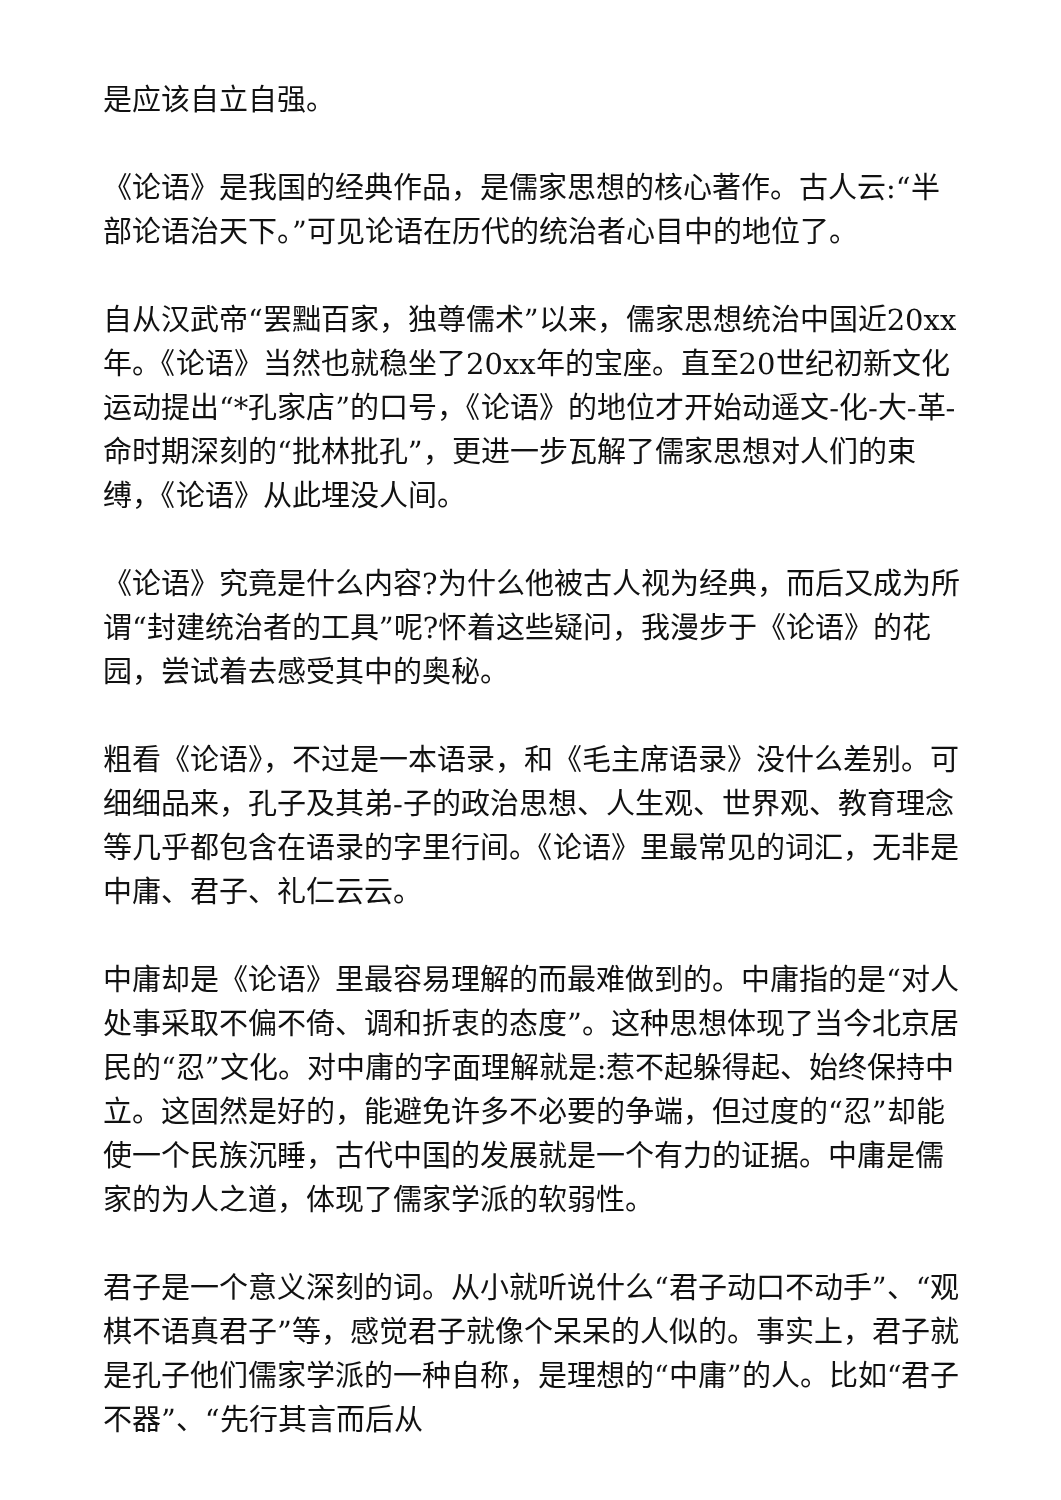是应该自立自强。
《论语》是我国的经典作品，是儒家思想的核心著作。古人云:“半部论语治天下。”可见论语在历代的统治者心目中的地位了。
自从汉武帝“罢黜百家，独尊儒术”以来，儒家思想统治中国近20xx年。《论语》当然也就稳坐了20xx年的宝座。直至20世纪初新文化运动提出“*孔家店”的口号，《论语》的地位才开始动遥文-化-大-革-命时期深刻的“批林批孔”，更进一步瓦解了儒家思想对人们的束缚，《论语》从此埋没人间。
《论语》究竟是什么内容?为什么他被古人视为经典，而后又成为所谓“封建统治者的工具”呢?怀着这些疑问，我漫步于《论语》的花园，尝试着去感受其中的奥秘。
粗看《论语》，不过是一本语录，和《毛主席语录》没什么差别。可细细品来，孔子及其弟-子的政治思想、人生观、世界观、教育理念等几乎都包含在语录的字里行间。《论语》里最常见的词汇，无非是中庸、君子、礼仁云云。
中庸却是《论语》里最容易理解的而最难做到的。中庸指的是“对人处事采取不偏不倚、调和折衷的态度”。这种思想体现了当今北京居民的“忍”文化。对中庸的字面理解就是:惹不起躲得起、始终保持中立。这固然是好的，能避免许多不必要的争端，但过度的“忍”却能使一个民族沉睡，古代中国的发展就是一个有力的证据。中庸是儒家的为人之道，体现了儒家学派的软弱性。
君子是一个意义深刻的词。从小就听说什么“君子动口不动手”、“观棋不语真君子”等，感觉君子就像个呆呆的人似的。事实上，君子就是孔子他们儒家学派的一种自称，是理想的“中庸”的人。比如“君子不器”、“先行其言而后从